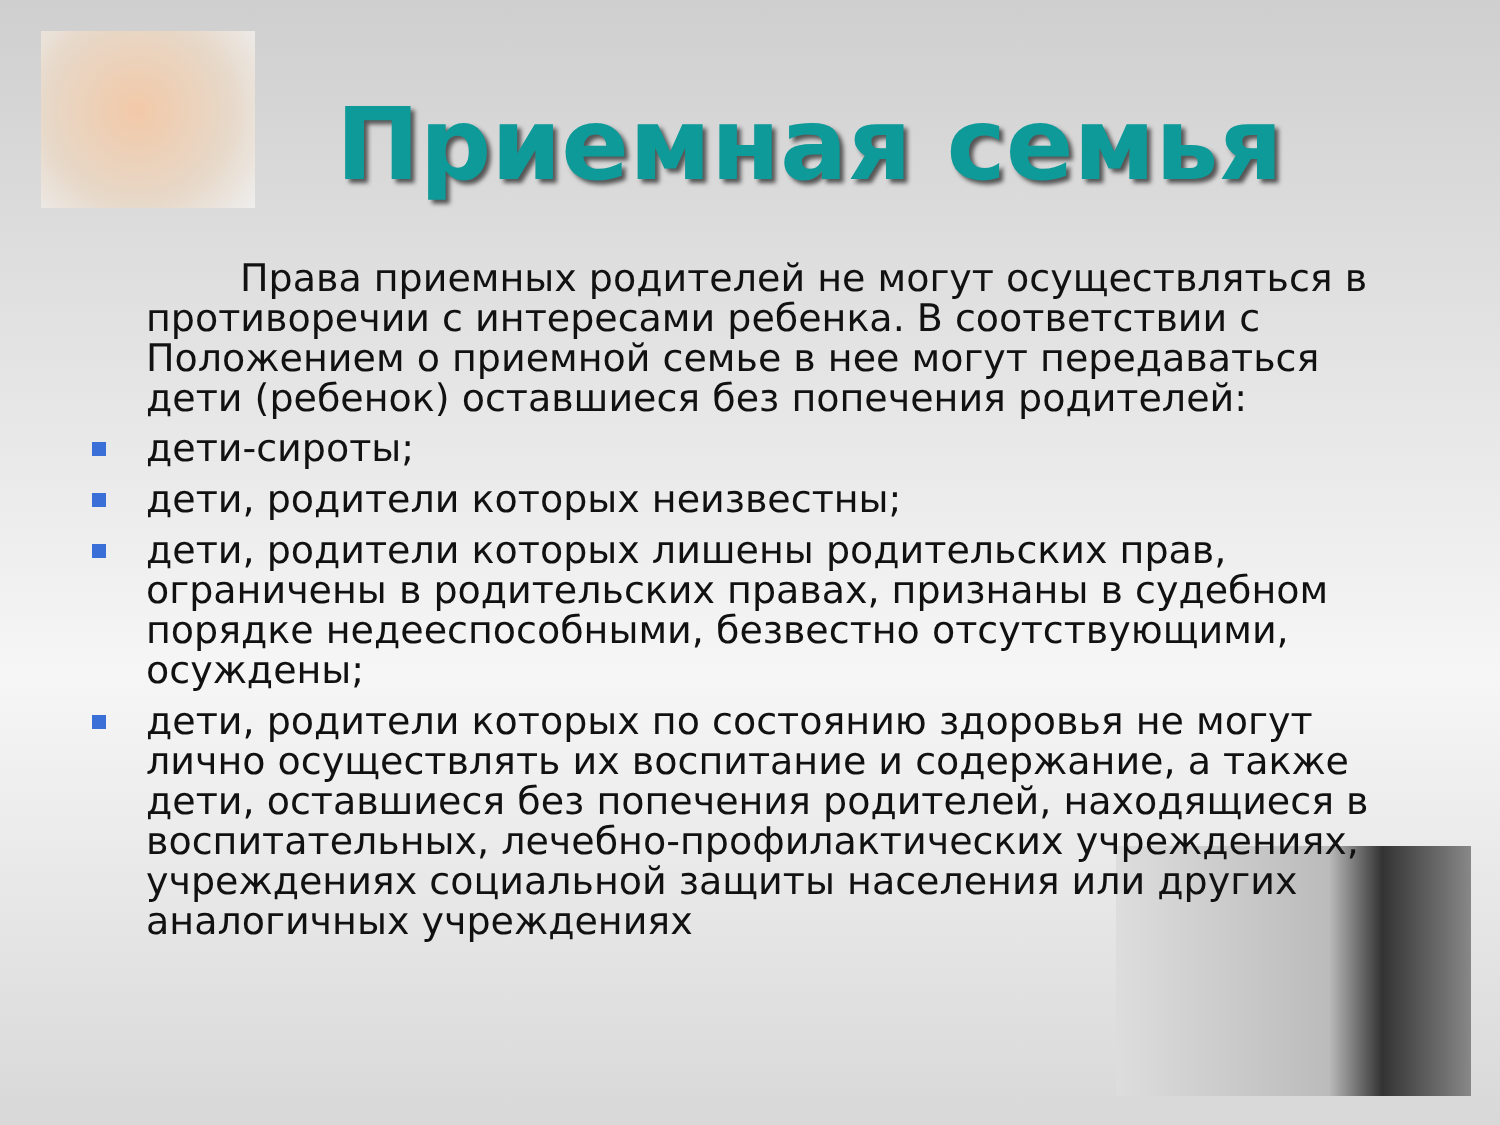Приемная семья
Права приемных родителей не могут осуществляться в противоречии с интересами ребенка. В соответствии с Положением о приемной семье в нее могут передаваться дети (ребенок) оставшиеся без попечения родителей:
дети-сироты;
дети, родители которых неизвестны;
дети, родители которых лишены родительских прав, ограничены в родительских правах, признаны в судебном порядке недееспособными, безвестно отсутствующими, осуждены;
дети, родители которых по состоянию здоровья не могут лично осуществлять их воспитание и содержание, а также дети, оставшиеся без попечения родителей, находящиеся в воспитательных, лечебно-профилактических учреждениях, учреждениях социальной защиты населения или других аналогичных учреждениях